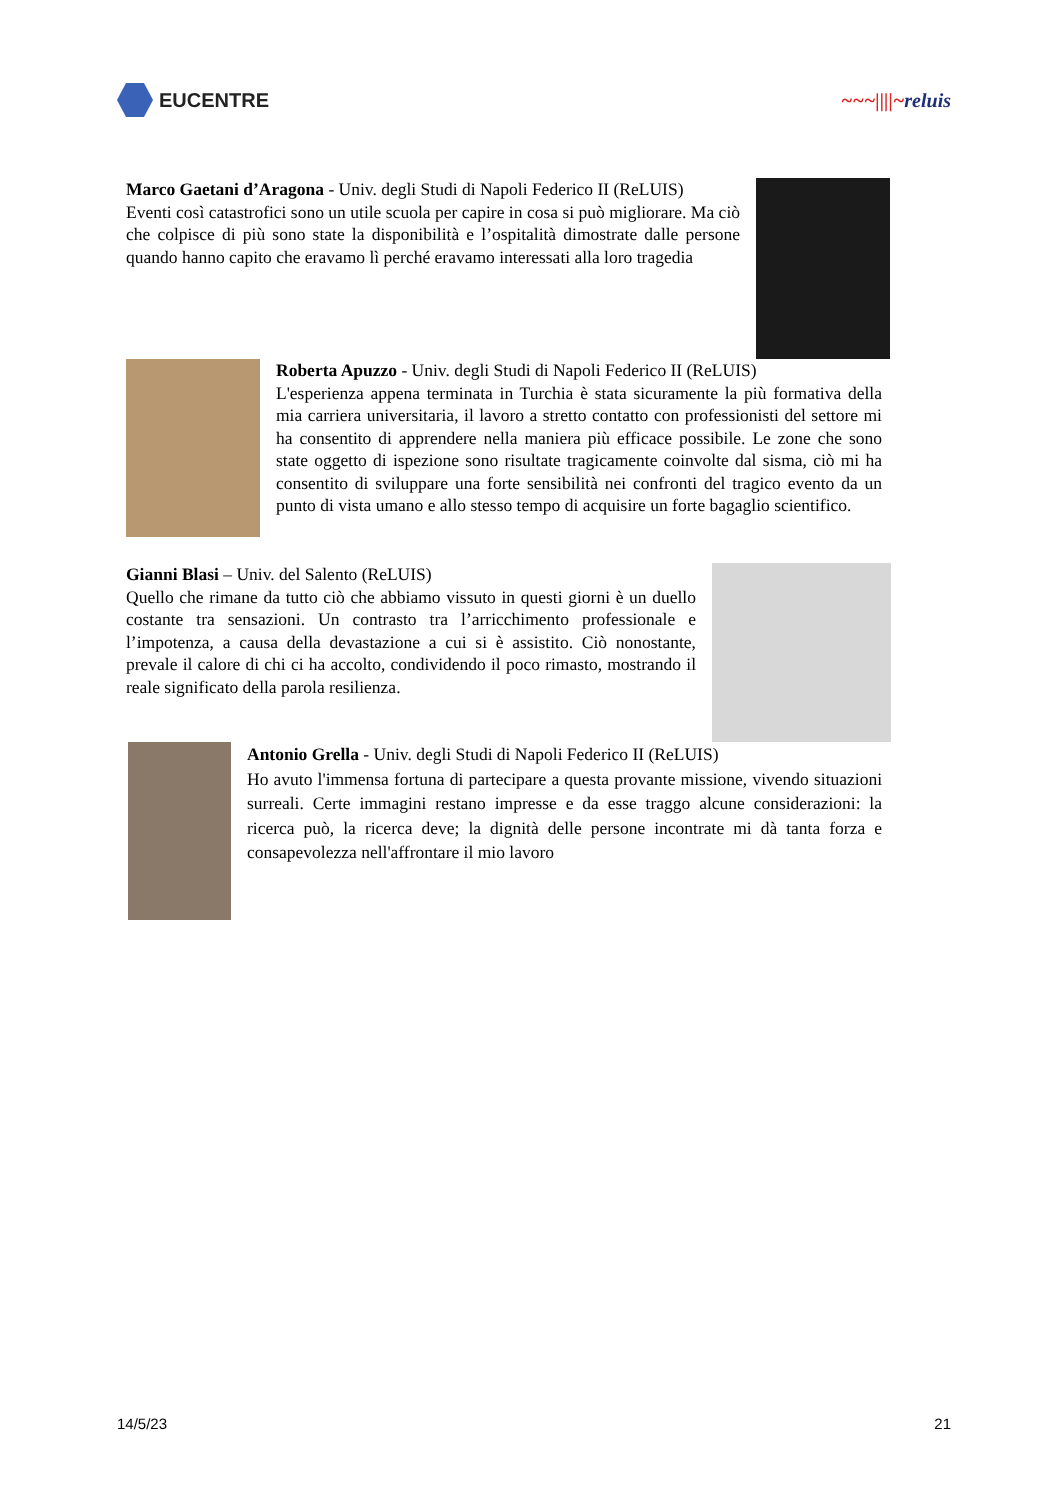EUCENTRE ~~~||||~reluis
Marco Gaetani d’Aragona - Univ. degli Studi di Napoli Federico II (ReLUIS)
Eventi così catastrofici sono un utile scuola per capire in cosa si può migliorare. Ma ciò che colpisce di più sono state la disponibilità e l’ospitalità dimostrate dalle persone quando hanno capito che eravamo lì perché eravamo interessati alla loro tragedia
Roberta Apuzzo - Univ. degli Studi di Napoli Federico II (ReLUIS)
L'esperienza appena terminata in Turchia è stata sicuramente la più formativa della mia carriera universitaria, il lavoro a stretto contatto con professionisti del settore mi ha consentito di apprendere nella maniera più efficace possibile. Le zone che sono state oggetto di ispezione sono risultate tragicamente coinvolte dal sisma, ciò mi ha consentito di sviluppare una forte sensibilità nei confronti del tragico evento da un punto di vista umano e allo stesso tempo di acquisire un forte bagaglio scientifico.
Gianni Blasi – Univ. del Salento (ReLUIS)
Quello che rimane da tutto ciò che abbiamo vissuto in questi giorni è un duello costante tra sensazioni. Un contrasto tra l’arricchimento professionale e l’impotenza, a causa della devastazione a cui si è assistito. Ciò nonostante, prevale il calore di chi ci ha accolto, condividendo il poco rimasto, mostrando il reale significato della parola resilienza.
Antonio Grella - Univ. degli Studi di Napoli Federico II (ReLUIS)
Ho avuto l'immensa fortuna di partecipare a questa provante missione, vivendo situazioni surreali. Certe immagini restano impresse e da esse traggo alcune considerazioni: la ricerca può, la ricerca deve; la dignità delle persone incontrate mi dà tanta forza e consapevolezza nell'affrontare il mio lavoro
14/5/23 21